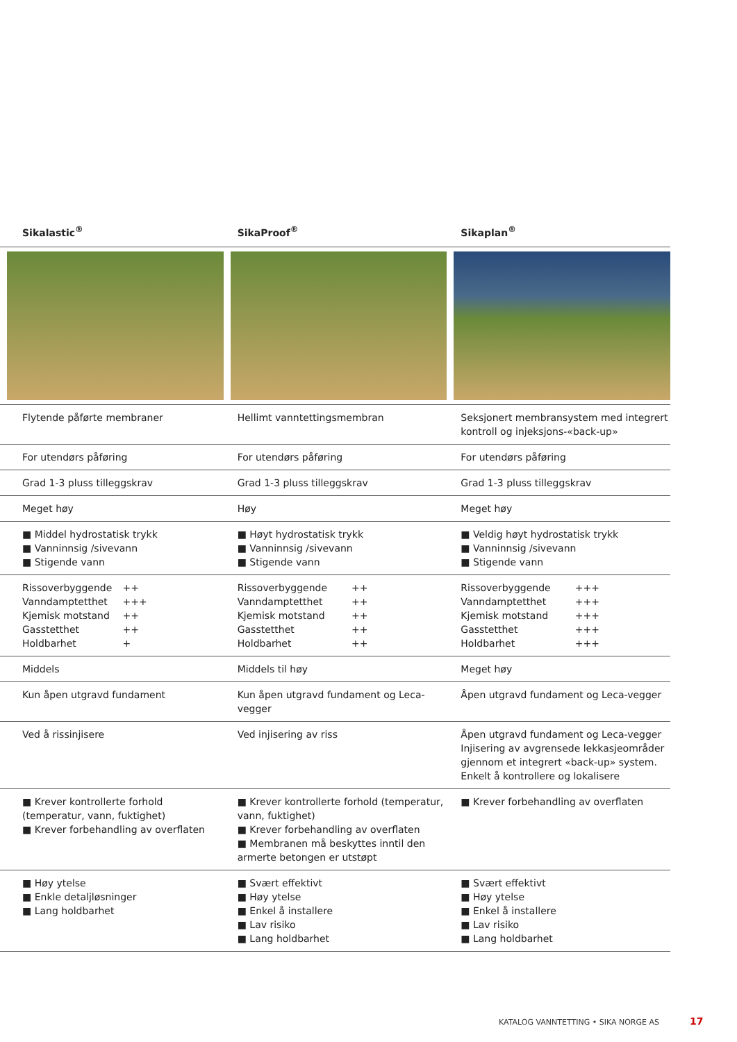| Sikalastic<sup>®</sup> | SikaProof<sup>®</sup> | Sikaplan<sup>®</sup> |
| --- | --- | --- |
| Flytende påførte membraner | Hellimt vanntettingsmembran | Seksjonert membransystem med integrert kontroll og injeksjons-«back-up» |
| For utendørs påføring | For utendørs påføring | For utendørs påføring |
| Grad 1-3 pluss tilleggskrav | Grad 1-3 pluss tilleggskrav | Grad 1-3 pluss tilleggskrav |
| Meget høy | Høy | Meget høy |
| ■ Middel hydrostatisk trykk ■ Vanninnsig /sivevann ■ Stigende vann | ■ Høyt hydrostatisk trykk ■ Vanninnsig /sivevann ■ Stigende vann | ■ Veldig høyt hydrostatisk trykk ■ Vanninnsig /sivevann ■ Stigende vann |
| Rissoverbyggende ++ Vanndamptetthet +++ Kjemisk motstand ++ Gasstetthet ++ Holdbarhet + | Rissoverbyggende ++ Vanndamptetthet ++ Kjemisk motstand ++ Gasstetthet ++ Holdbarhet ++ | Rissoverbyggende +++ Vanndamptetthet +++ Kjemisk motstand +++ Gasstetthet +++ Holdbarhet +++ |
| Middels | Middels til høy | Meget høy |
| Kun åpen utgravd fundament | Kun åpen utgravd fundament og Leca-vegger | Åpen utgravd fundament og Leca-vegger |
| Ved å rissinjisere | Ved injisering av riss | Åpen utgravd fundament og Leca-vegger Injisering av avgrensede lekkasjeområder gjennom et integrert «back-up» system. Enkelt å kontrollere og lokalisere |
| ■ Krever kontrollerte forhold (temperatur, vann, fuktighet) ■ Krever forbehandling av overflaten | ■ Krever kontrollerte forhold (temperatur, vann, fuktighet) ■ Krever forbehandling av overflaten ■ Membranen må beskyttes inntil den armerte betongen er utstøpt | ■ Krever forbehandling av overflaten |
| ■ Høy ytelse ■ Enkle detaljløsninger ■ Lang holdbarhet | ■ Svært effektivt ■ Høy ytelse ■ Enkel å installere ■ Lav risiko ■ Lang holdbarhet | ■ Svært effektivt ■ Høy ytelse ■ Enkel å installere ■ Lav risiko ■ Lang holdbarhet |
KATALOG VANNTETTING • SIKA NORGE AS
17